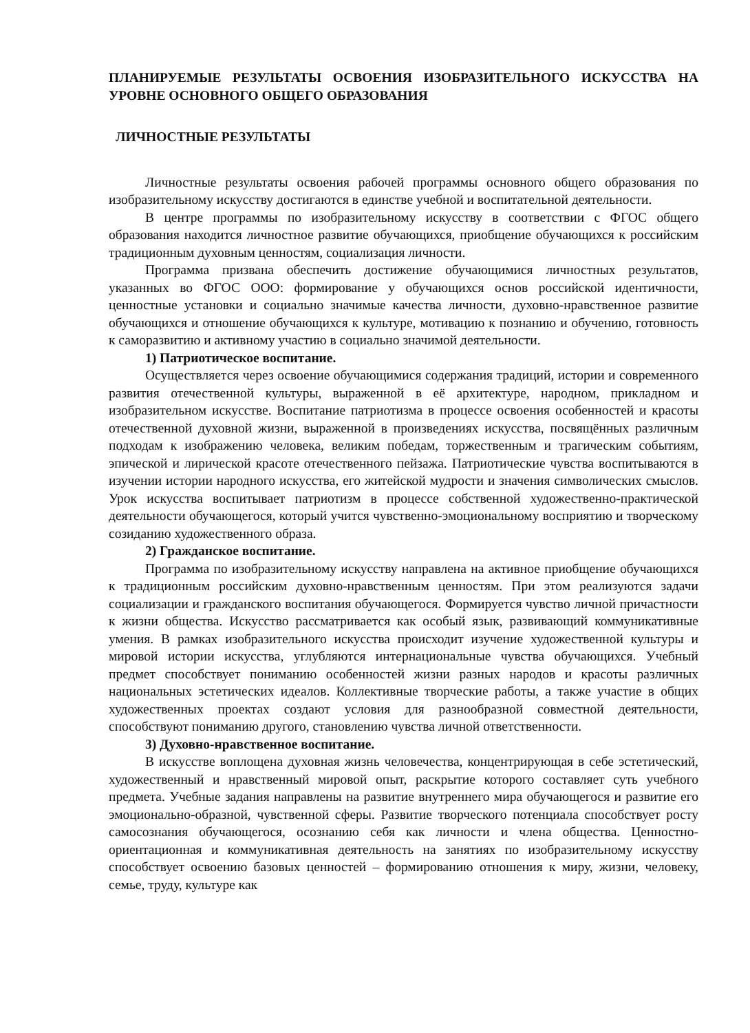ПЛАНИРУЕМЫЕ РЕЗУЛЬТАТЫ ОСВОЕНИЯ ИЗОБРАЗИТЕЛЬНОГО ИСКУССТВА НА УРОВНЕ ОСНОВНОГО ОБЩЕГО ОБРАЗОВАНИЯ
ЛИЧНОСТНЫЕ РЕЗУЛЬТАТЫ
Личностные результаты освоения рабочей программы основного общего образования по изобразительному искусству достигаются в единстве учебной и воспитательной деятельности.
В центре программы по изобразительному искусству в соответствии с ФГОС общего образования находится личностное развитие обучающихся, приобщение обучающихся к российским традиционным духовным ценностям, социализация личности.
Программа призвана обеспечить достижение обучающимися личностных результатов, указанных во ФГОС ООО: формирование у обучающихся основ российской идентичности, ценностные установки и социально значимые качества личности, духовно-нравственное развитие обучающихся и отношение обучающихся к культуре, мотивацию к познанию и обучению, готовность к саморазвитию и активному участию в социально значимой деятельности.
1) Патриотическое воспитание.
Осуществляется через освоение обучающимися содержания традиций, истории и современного развития отечественной культуры, выраженной в её архитектуре, народном, прикладном и изобразительном искусстве. Воспитание патриотизма в процессе освоения особенностей и красоты отечественной духовной жизни, выраженной в произведениях искусства, посвящённых различным подходам к изображению человека, великим победам, торжественным и трагическим событиям, эпической и лирической красоте отечественного пейзажа. Патриотические чувства воспитываются в изучении истории народного искусства, его житейской мудрости и значения символических смыслов. Урок искусства воспитывает патриотизм в процессе собственной художественно-практической деятельности обучающегося, который учится чувственно-эмоциональному восприятию и творческому созиданию художественного образа.
2) Гражданское воспитание.
Программа по изобразительному искусству направлена на активное приобщение обучающихся к традиционным российским духовно-нравственным ценностям. При этом реализуются задачи социализации и гражданского воспитания обучающегося. Формируется чувство личной причастности к жизни общества. Искусство рассматривается как особый язык, развивающий коммуникативные умения. В рамках изобразительного искусства происходит изучение художественной культуры и мировой истории искусства, углубляются интернациональные чувства обучающихся. Учебный предмет способствует пониманию особенностей жизни разных народов и красоты различных национальных эстетических идеалов. Коллективные творческие работы, а также участие в общих художественных проектах создают условия для разнообразной совместной деятельности, способствуют пониманию другого, становлению чувства личной ответственности.
3) Духовно-нравственное воспитание.
В искусстве воплощена духовная жизнь человечества, концентрирующая в себе эстетический, художественный и нравственный мировой опыт, раскрытие которого составляет суть учебного предмета. Учебные задания направлены на развитие внутреннего мира обучающегося и развитие его эмоционально-образной, чувственной сферы. Развитие творческого потенциала способствует росту самосознания обучающегося, осознанию себя как личности и члена общества. Ценностно-ориентационная и коммуникативная деятельность на занятиях по изобразительному искусству способствует освоению базовых ценностей – формированию отношения к миру, жизни, человеку, семье, труду, культуре как